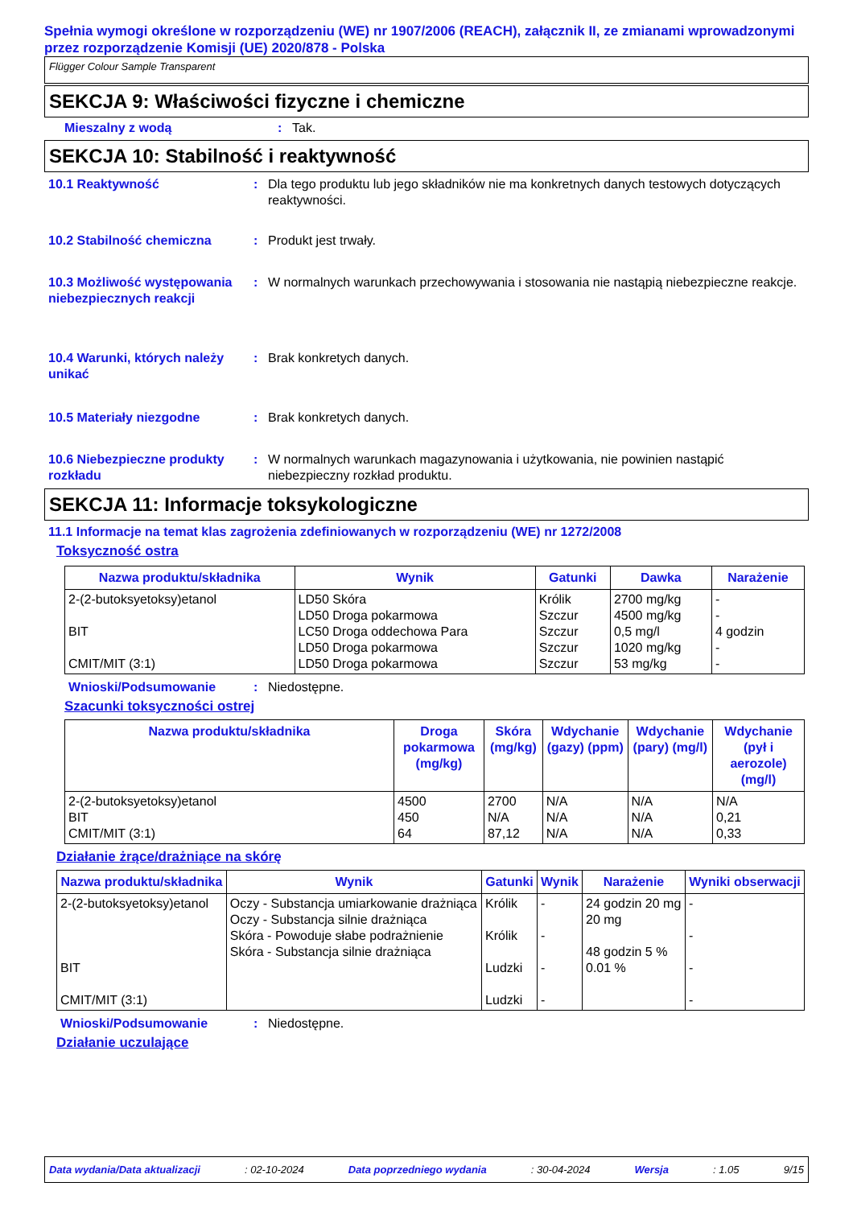Spełnia wymogi określone w rozporządzeniu (WE) nr 1907/2006 (REACH), załącznik II, ze zmianami wprowadzonymi przez rozporządzenie Komisji (UE) 2020/878 - Polska
Flügger Colour Sample Transparent
SEKCJA 9: Właściwości fizyczne i chemiczne
Mieszalny z wodą: Tak.
SEKCJA 10: Stabilność i reaktywność
10.1 Reaktywność: Dla tego produktu lub jego składników nie ma konkretnych danych testowych dotyczących reaktywności.
10.2 Stabilność chemiczna: Produkt jest trwały.
10.3 Możliwość występowania niebezpiecznych reakcji: W normalnych warunkach przechowywania i stosowania nie nastąpią niebezpieczne reakcje.
10.4 Warunki, których należy unikać: Brak konkretych danych.
10.5 Materiały niezgodne: Brak konkretych danych.
10.6 Niebezpieczne produkty rozkładu: W normalnych warunkach magazynowania i użytkowania, nie powinien nastąpić niebezpieczny rozkład produktu.
SEKCJA 11: Informacje toksykologiczne
11.1 Informacje na temat klas zagrożenia zdefiniowanych w rozporządzeniu (WE) nr 1272/2008
Toksyczność ostra
| Nazwa produktu/składnika | Wynik | Gatunki | Dawka | Narażenie |
| --- | --- | --- | --- | --- |
| 2-(2-butoksyetoksy)etanol BIT CMIT/MIT (3:1) | LD50 Skóra LD50 Droga pokarmowa LC50 Droga oddechowa Para LD50 Droga pokarmowa LD50 Droga pokarmowa | Królik Szczur Szczur Szczur Szczur | 2700 mg/kg 4500 mg/kg 0,5 mg/l 1020 mg/kg 53 mg/kg | - - 4 godzin - - |
Wnioski/Podsumowanie: Niedostępne.
Szacunki toksyczności ostrej
| Nazwa produktu/składnika | Droga pokarmowa (mg/kg) | Skóra (mg/kg) | Wdychanie (gazy) (ppm) | Wdychanie (pary) (mg/l) | Wdychanie (pył i aerozole) (mg/l) |
| --- | --- | --- | --- | --- | --- |
| 2-(2-butoksyetoksy)etanol BIT CMIT/MIT (3:1) | 4500 450 64 | 2700 N/A 87,12 | N/A N/A N/A | N/A N/A N/A | N/A 0,21 0,33 |
Działanie żrące/drażniące na skórę
| Nazwa produktu/składnika | Wynik | Gatunki | Wynik | Narażenie | Wyniki obserwacji |
| --- | --- | --- | --- | --- | --- |
| 2-(2-butoksyetoksy)etanol BIT CMIT/MIT (3:1) | Oczy - Substancja umiarkowanie drażniąca Oczy - Substancja silnie drażniąca Skóra - Powoduje słabe podrażnienie Skóra - Substancja silnie drażniąca | Królik Królik Ludzki Ludzki | - - - - | 24 godzin 20 mg 20 mg 48 godzin 5 % 0.01 % | - - - - |
Wnioski/Podsumowanie: Niedostępne.
Działanie uczulające
Data wydania/Data aktualizacji: 02-10-2024 Data poprzedniego wydania: 30-04-2024 Wersja: 1.05 9/15